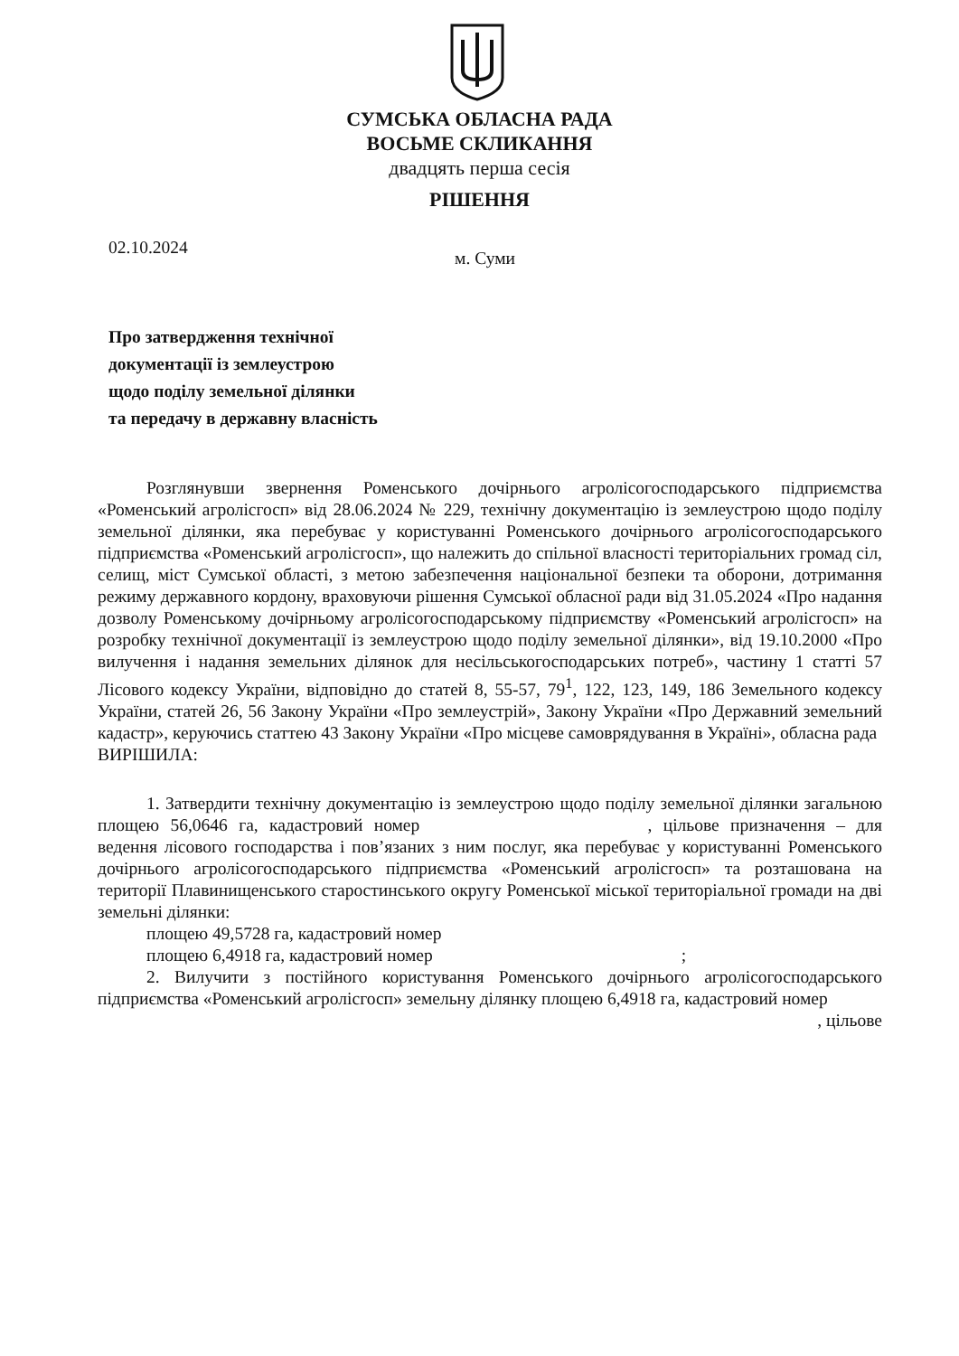СУМСЬКА ОБЛАСНА РАДА
ВОСЬМЕ СКЛИКАННЯ
двадцять перша сесія
РІШЕННЯ
02.10.2024 м. Суми
Про затвердження технічної
документації із землеустрою
щодо поділу земельної ділянки
та передачу в державну власність
Розглянувши звернення Роменського дочірнього агролісогосподарського підприємства «Роменський агролісгосп» від 28.06.2024 № 229, технічну документацію із землеустрою щодо поділу земельної ділянки, яка перебуває у користуванні Роменського дочірнього агролісогосподарського підприємства «Роменський агролісгосп», що належить до спільної власності територіальних громад сіл, селищ, міст Сумської області, з метою забезпечення національної безпеки та оборони, дотримання режиму державного кордону, враховуючи рішення Сумської обласної ради від 31.05.2024 «Про надання дозволу Роменському дочірньому агролісогосподарському підприємству «Роменський агролісгосп» на розробку технічної документації із землеустрою щодо поділу земельної ділянки», від 19.10.2000 «Про вилучення і надання земельних ділянок для несільськогосподарських потреб», частину 1 статті 57 Лісового кодексу України, відповідно до статей 8, 55-57, 79<sup>1</sup>, 122, 123, 149, 186 Земельного кодексу України, статей 26, 56 Закону України «Про землеустрій», Закону України «Про Державний земельний кадастр», керуючись статтею 43 Закону України «Про місцеве самоврядування в Україні», обласна рада
ВИРІШИЛА:
1. Затвердити технічну документацію із землеустрою щодо поділу земельної ділянки загальною площею 56,0646 га, кадастровий номер , цільове призначення – для ведення лісового господарства і пов’язаних з ним послуг, яка перебуває у користуванні Роменського дочірнього агролісогосподарського підприємства «Роменський агролісгосп» та розташована на території Плавинищенського старостинського округу Роменської міської територіальної громади на дві земельні ділянки:
площею 49,5728 га, кадастровий номер
площею 6,4918 га, кадастровий номер ;
2. Вилучити з постійного користування Роменського дочірнього агролісогосподарського підприємства «Роменський агролісгосп» земельну ділянку площею 6,4918 га, кадастровий номер
, цільове